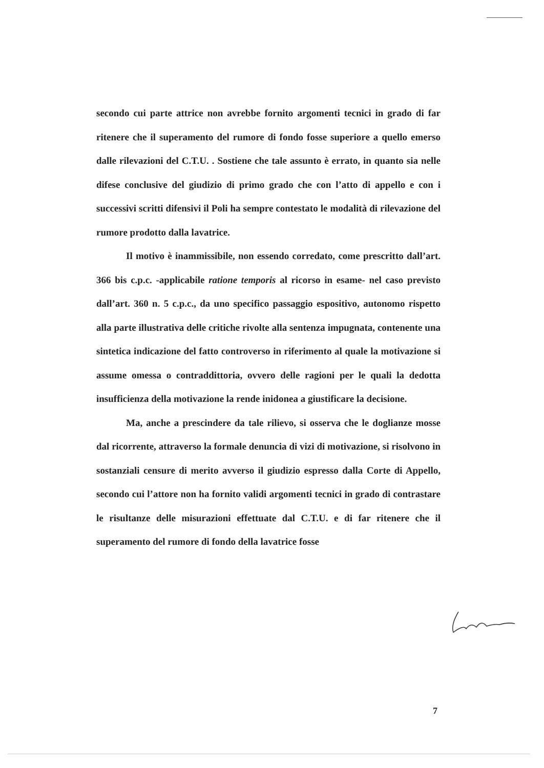secondo cui parte attrice non avrebbe fornito argomenti tecnici in grado di far ritenere che il superamento del rumore di fondo fosse superiore a quello emerso dalle rilevazioni del C.T.U. . Sostiene che tale assunto è errato, in quanto sia nelle difese conclusive del giudizio di primo grado che con l’atto di appello e con i successivi scritti difensivi il Poli ha sempre contestato le modalità di rilevazione del rumore prodotto dalla lavatrice.
Il motivo è inammissibile, non essendo corredato, come prescritto dall’art. 366 bis c.p.c. -applicabile ratione temporis al ricorso in esame- nel caso previsto dall’art. 360 n. 5 c.p.c., da uno specifico passaggio espositivo, autonomo rispetto alla parte illustrativa delle critiche rivolte alla sentenza impugnata, contenente una sintetica indicazione del fatto controverso in riferimento al quale la motivazione si assume omessa o contraddittoria, ovvero delle ragioni per le quali la dedotta insufficienza della motivazione la rende inidonea a giustificare la decisione.
Ma, anche a prescindere da tale rilievo, si osserva che le doglianze mosse dal ricorrente, attraverso la formale denuncia di vizi di motivazione, si risolvono in sostanziali censure di merito avverso il giudizio espresso dalla Corte di Appello, secondo cui l’attore non ha fornito validi argomenti tecnici in grado di contrastare le risultanze delle misurazioni effettuate dal C.T.U. e di far ritenere che il superamento del rumore di fondo della lavatrice fosse
7